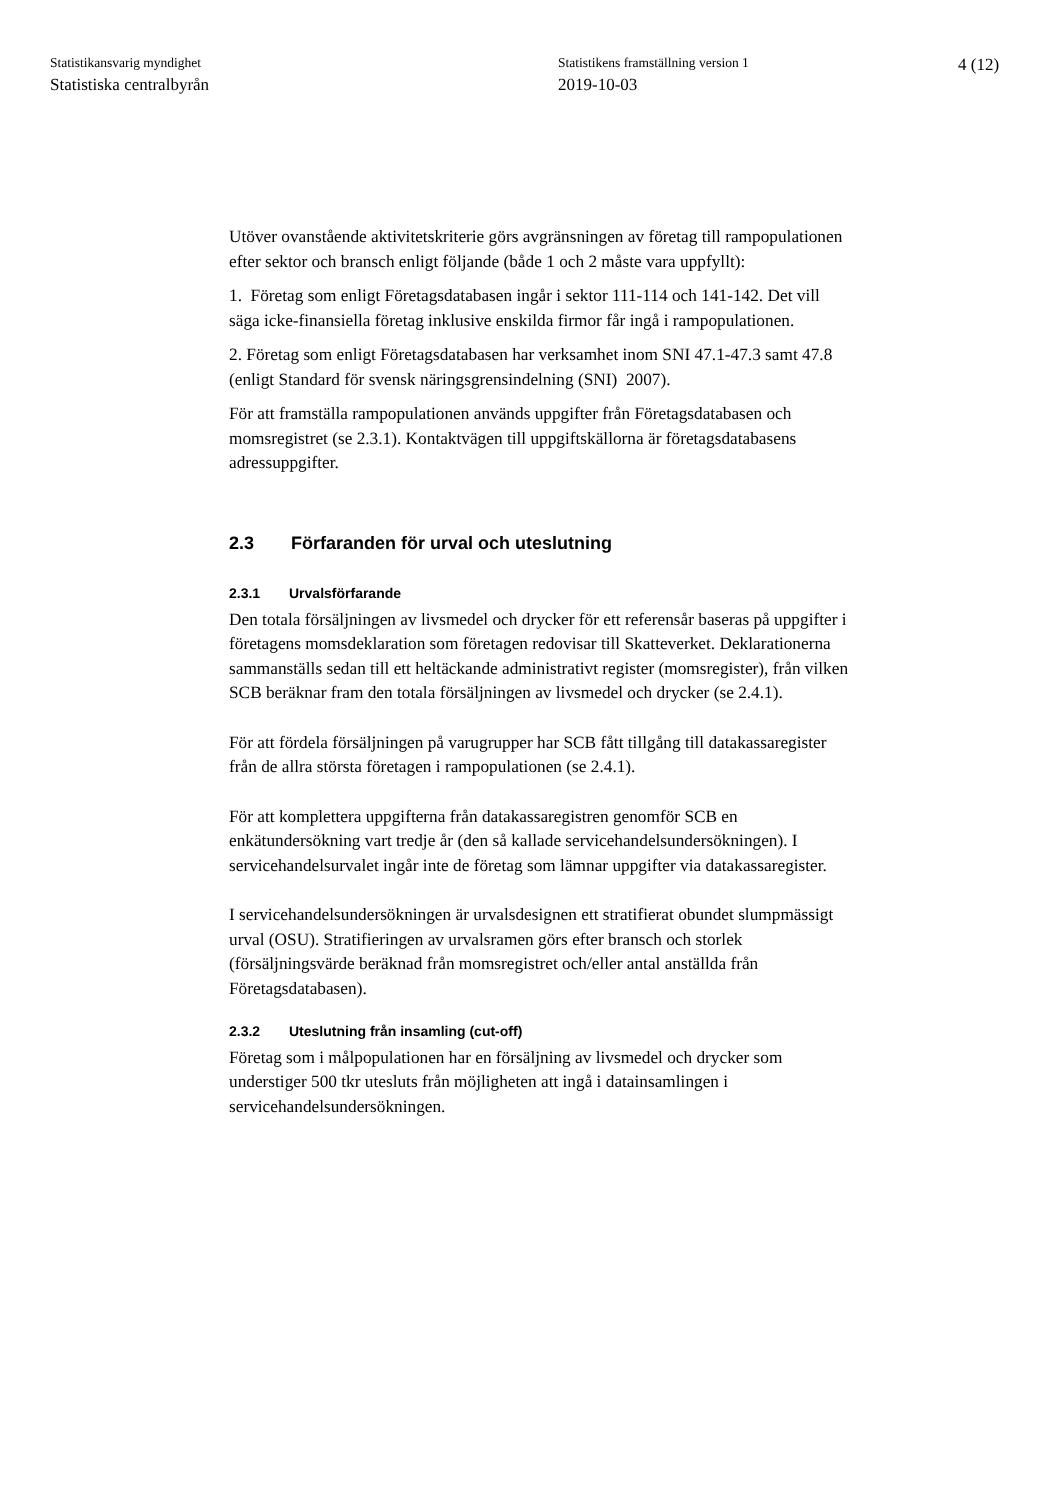Statistikansvarig myndighet
Statistiska centralbyrån
Statistikens framställning version 1
2019-10-03
4 (12)
Utöver ovanstående aktivitetskriterie görs avgränsningen av företag till rampopulationen efter sektor och bransch enligt följande (både 1 och 2 måste vara uppfyllt):
1. Företag som enligt Företagsdatabasen ingår i sektor 111-114 och 141-142. Det vill säga icke-finansiella företag inklusive enskilda firmor får ingå i rampopulationen.
2. Företag som enligt Företagsdatabasen har verksamhet inom SNI 47.1-47.3 samt 47.8 (enligt Standard för svensk näringsgrensindelning (SNI) 2007).
För att framställa rampopulationen används uppgifter från Företagsdatabasen och momsregistret (se 2.3.1). Kontaktvägen till uppgiftskällorna är företagsdatabasens adressuppgifter.
2.3 Förfaranden för urval och uteslutning
2.3.1 Urvalsförfarande
Den totala försäljningen av livsmedel och drycker för ett referensår baseras på uppgifter i företagens momsdeklaration som företagen redovisar till Skatteverket. Deklarationerna sammanställs sedan till ett heltäckande administrativt register (momsregister), från vilken SCB beräknar fram den totala försäljningen av livsmedel och drycker (se 2.4.1).
För att fördela försäljningen på varugrupper har SCB fått tillgång till datakassaregister från de allra största företagen i rampopulationen (se 2.4.1).
För att komplettera uppgifterna från datakassaregistren genomför SCB en enkätundersökning vart tredje år (den så kallade servicehandelsundersökningen). I servicehandelsurvalet ingår inte de företag som lämnar uppgifter via datakassaregister.
I servicehandelsundersökningen är urvalsdesignen ett stratifierat obundet slumpmässigt urval (OSU). Stratifieringen av urvalsramen görs efter bransch och storlek (försäljningsvärde beräknad från momsregistret och/eller antal anställda från Företagsdatabasen).
2.3.2 Uteslutning från insamling (cut-off)
Företag som i målpopulationen har en försäljning av livsmedel och drycker som understiger 500 tkr utesluts från möjligheten att ingå i datainsamlingen i servicehandelsundersökningen.